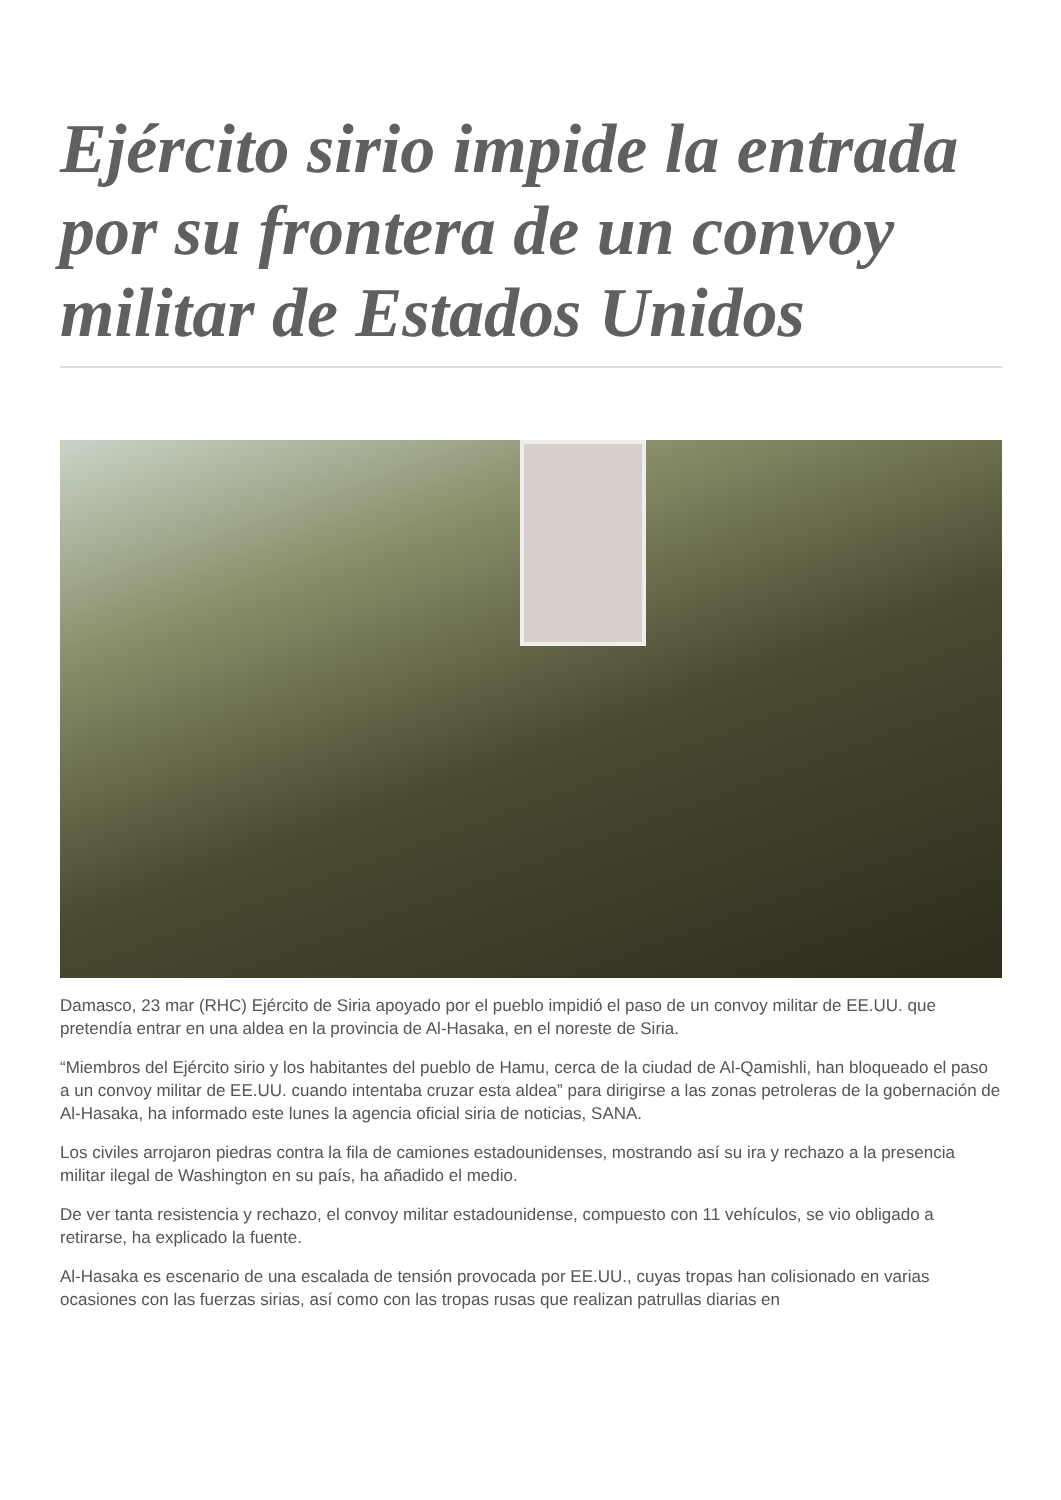Ejército sirio impide la entrada por su frontera de un convoy militar de Estados Unidos
Damasco, 23 mar (RHC) Ejército de Siria apoyado por el pueblo impidió el paso de un convoy militar de EE.UU. que pretendía entrar en una aldea en la provincia de Al-Hasaka, en el noreste de Siria.
“Miembros del Ejército sirio y los habitantes del pueblo de Hamu, cerca de la ciudad de Al-Qamishli, han bloqueado el paso a un convoy militar de EE.UU. cuando intentaba cruzar esta aldea” para dirigirse a las zonas petroleras de la gobernación de Al-Hasaka, ha informado este lunes la agencia oficial siria de noticias, SANA.
Los civiles arrojaron piedras contra la fila de camiones estadounidenses, mostrando así su ira y rechazo a la presencia militar ilegal de Washington en su país, ha añadido el medio.
De ver tanta resistencia y rechazo, el convoy militar estadounidense, compuesto con 11 vehículos, se vio obligado a retirarse, ha explicado la fuente.
Al-Hasaka es escenario de una escalada de tensión provocada por EE.UU., cuyas tropas han colisionado en varias ocasiones con las fuerzas sirias, así como con las tropas rusas que realizan patrullas diarias en